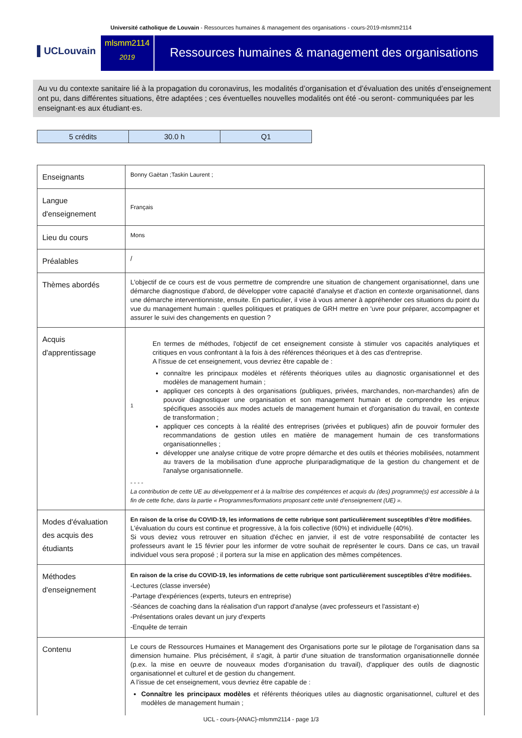Université catholique de Louvain - Ressources humaines & management des organisations - cours-2019-mlsmm2114
▌UCLouvain
mlsmm2114
2019
Ressources humaines & management des organisations
Au vu du contexte sanitaire lié à la propagation du coronavirus, les modalités d’organisation et d’évaluation des unités d’enseignement ont pu, dans différentes situations, être adaptées ; ces éventuelles nouvelles modalités ont été -ou seront- communiquées par les enseignant·es aux étudiant·es.
| 5 crédits | 30.0 h | Q1 |
| Enseignants | Bonny Gaëtan ;Taskin Laurent ; |
| Langue d'enseignement | Français |
| Lieu du cours | Mons |
| Préalables | / |
| Thèmes abordés | L'objectif de ce cours est de vous permettre de comprendre une situation de changement organisationnel, dans une démarche diagnostique d'abord, de développer votre capacité d'analyse et d'action en contexte organisationnel, dans une démarche interventionniste, ensuite. En particulier, il vise à vous amener à appréhender ces situations du point du vue du management humain : quelles politiques et pratiques de GRH mettre en 'uvre pour préparer, accompagner et assurer le suivi des changements en question ? |
| Acquis d'apprentissage | 1 En termes de méthodes, l'objectif de cet enseignement consiste à stimuler vos capacités analytiques et critiques en vous confrontant à la fois à des références théoriques et à des cas d'entreprise. A l'issue de cet enseignement, vous devriez être capable de : connaître les principaux modèles et référents théoriques utiles au diagnostic organisationnel et des modèles de management humain ; appliquer ces concepts à des organisations (publiques, privées, marchandes, non-marchandes) afin de pouvoir diagnostiquer une organisation et son management humain et de comprendre les enjeux spécifiques associés aux modes actuels de management humain et d'organisation du travail, en contexte de transformation ; appliquer ces concepts à la réalité des entreprises (privées et publiques) afin de pouvoir formuler des recommandations de gestion utiles en matière de management humain de ces transformations organisationnelles ; développer une analyse critique de votre propre démarche et des outils et théories mobilisées, notamment au travers de la mobilisation d'une approche pluriparadigmatique de la gestion du changement et de l'analyse organisationnelle. - - - - La contribution de cette UE au développement et à la maîtrise des compétences et acquis du (des) programme(s) est accessible à la fin de cette fiche, dans la partie « Programmes/formations proposant cette unité d’enseignement (UE) ». |
| Modes d'évaluation des acquis des étudiants | En raison de la crise du COVID-19, les informations de cette rubrique sont particulièrement susceptibles d’être modifiées. L'évaluation du cours est continue et progressive, à la fois collective (60%) et individuelle (40%). Si vous deviez vous retrouver en situation d'échec en janvier, il est de votre responsabilité de contacter les professeurs avant le 15 février pour les informer de votre souhait de représenter le cours. Dans ce cas, un travail individuel vous sera proposé ; il portera sur la mise en application des mêmes compétences. |
| Méthodes d'enseignement | En raison de la crise du COVID-19, les informations de cette rubrique sont particulièrement susceptibles d’être modifiées. -Lectures (classe inversée) -Partage d'expériences (experts, tuteurs en entreprise) -Séances de coaching dans la réalisation d'un rapport d'analyse (avec professeurs et l'assistant·e) -Présentations orales devant un jury d'experts -Enquête de terrain |
| Contenu | Le cours de Ressources Humaines et Management des Organisations porte sur le pilotage de l'organisation dans sa dimension humaine. Plus précisément, il s'agit, à partir d'une situation de transformation organisationnelle donnée (p.ex. la mise en oeuvre de nouveaux modes d'organisation du travail), d'appliquer des outils de diagnostic organisationnel et culturel et de gestion du changement. A l’issue de cet enseignement, vous devriez être capable de : Connaître les principaux modèles et référents théoriques utiles au diagnostic organisationnel, culturel et des modèles de management humain ; |
UCL - cours-{ANAC}-mlsmm2114 - page 1/3